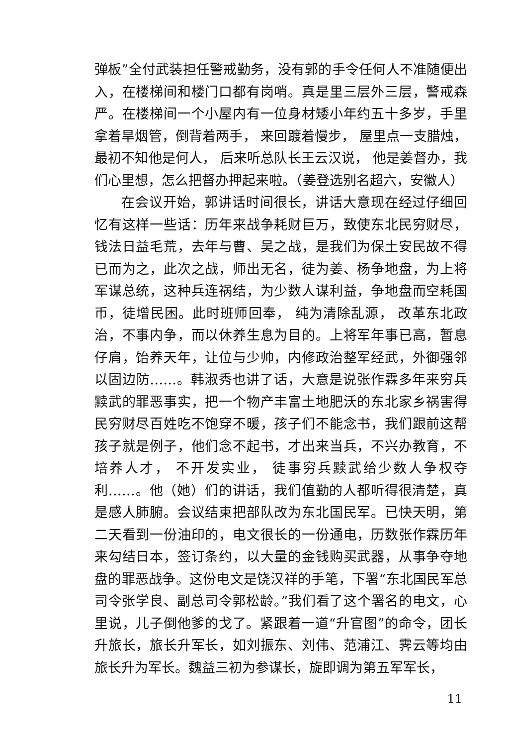弹板”全付武装担任警戒勤务，没有郭的手令任何人不准随便出入，在楼梯间和楼门口都有岗哨。真是里三层外三层，警戒森严。在楼梯间一个小屋内有一位身材矮小年约五十多岁，手里拿着旱烟管，倒背着两手， 来回踱着慢步， 屋里点一支腊烛，最初不知他是何人， 后来听总队长王云汉说， 他是姜督办，我们心里想，怎么把督办押起来啦。（姜登选别名超六，安徽人）
在会议开始，郭讲话时间很长，讲话大意现在经过仔细回忆有这样一些话：历年来战争耗财巨万，致使东北民穷财尽，钱法日益毛荒，去年与曹、吴之战，是我们为保土安民故不得已而为之，此次之战，师出无名，徒为姜、杨争地盘，为上将军谋总统，这种兵连祸结，为少数人谋利益，争地盘而空耗国币，徒增民困。此时班师回奉， 纯为清除乱源， 改革东北政治，不事内争，而以休养生息为目的。上将军年事已高，暂息仔肩，饴养天年，让位与少帅，内修政治整军经武，外御强邻以固边防……。韩淑秀也讲了话，大意是说张作霖多年来穷兵黩武的罪恶事实，把一个物产丰富土地肥沃的东北家乡祸害得民穷财尽百姓吃不饱穿不暖，孩子们不能念书，我们跟前这帮孩子就是例子，他们念不起书，才出来当兵，不兴办教育，不培养人才， 不开发实业， 徒事穷兵黩武给少数人争权夺利……。他（她）们的讲话，我们值勤的人都听得很清楚，真是感人肺腑。会议结束把部队改为东北国民军。已快天明，第二天看到一份油印的，电文很长的一份通电，历数张作霖历年来勾结日本，签订条约，以大量的金钱购买武器，从事争夺地盘的罪恶战争。这份电文是饶汉祥的手笔，下署“东北国民军总司令张学良、副总司令郭松龄。”我们看了这个署名的电文，心里说，儿子倒他爹的戈了。紧跟着一道“升官图”的命令，团长升旅长，旅长升军长，如刘振东、刘伟、范浦江、霁云等均由旅长升为军长。魏益三初为参谋长，旋即调为第五军军长，
11